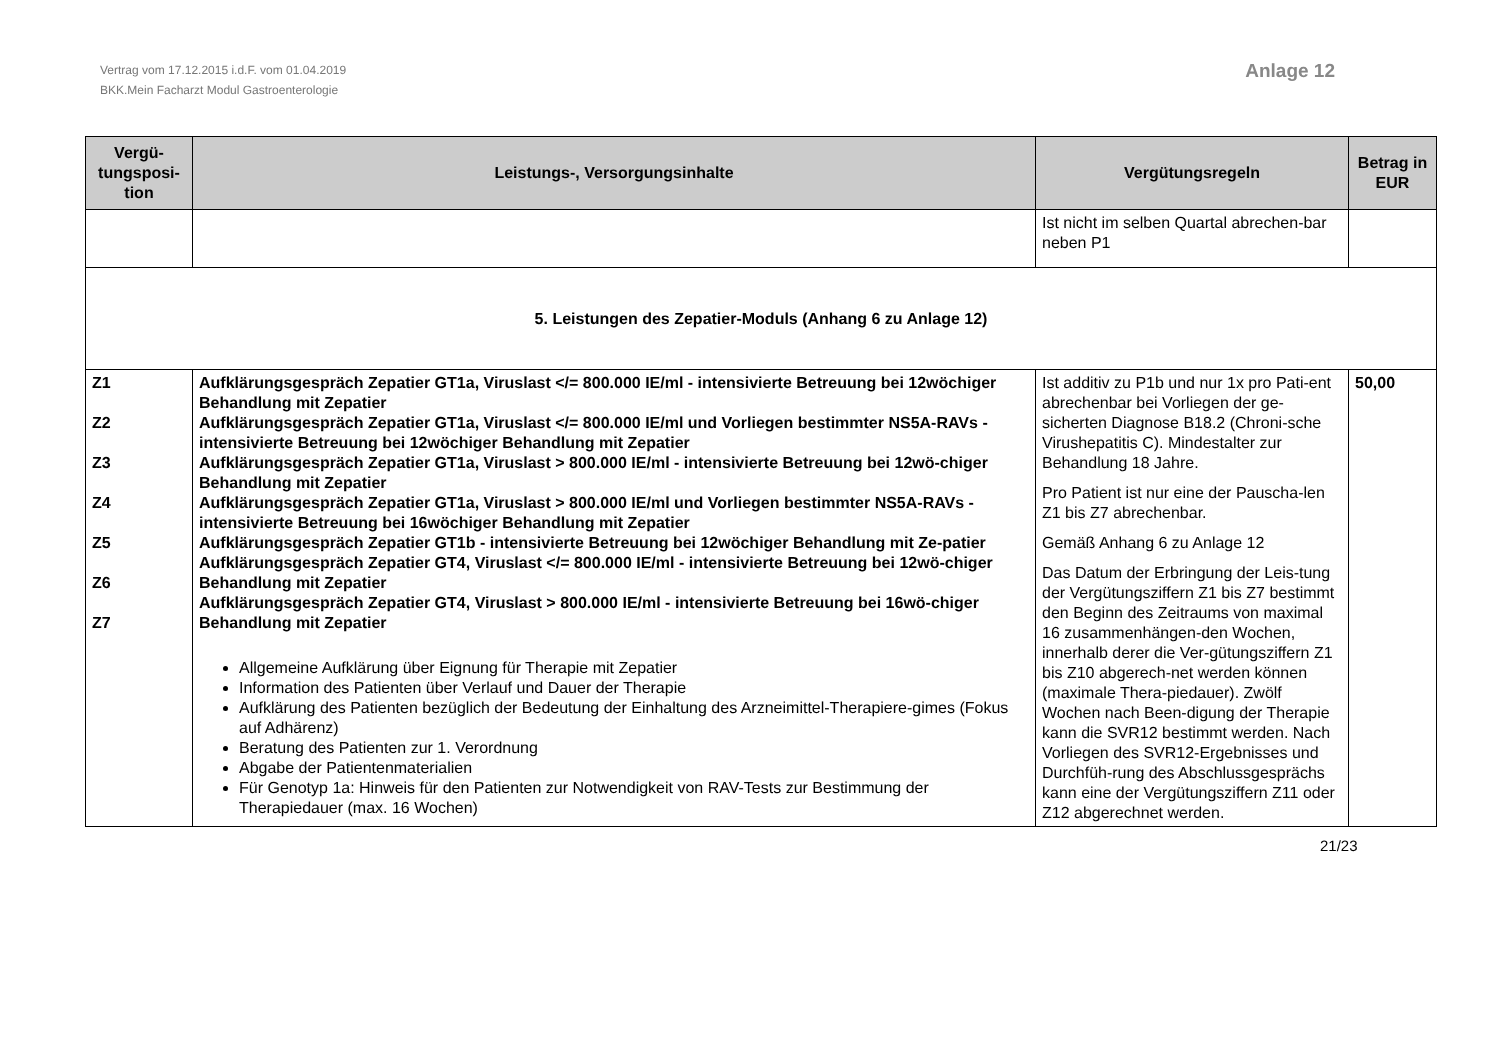Vertrag vom 17.12.2015 i.d.F. vom 01.04.2019
BKK.Mein Facharzt Modul Gastroenterologie
Anlage 12
| Vergü- tungsposi- tion | Leistungs-, Versorgungsinhalte | Vergütungsregeln | Betrag in EUR |
| --- | --- | --- | --- |
| | | Ist nicht im selben Quartal abrechen-bar neben P1 | |
| 5. Leistungen des Zepatier-Moduls (Anhang 6 zu Anlage 12) | | | |
| Z1 Z2 Z3 Z4 Z5 Z6 Z7 | Aufklärungsgespräch Zepatier GT1a, Viruslast </= 800.000 IE/ml - intensivierte Betreuung bei 12wöchiger Behandlung mit Zepatier Aufklärungsgespräch Zepatier GT1a, Viruslast </= 800.000 IE/ml und Vorliegen bestimmter NS5A-RAVs - intensivierte Betreuung bei 12wöchiger Behandlung mit Zepatier Aufklärungsgespräch Zepatier GT1a, Viruslast > 800.000 IE/ml - intensivierte Betreuung bei 12wö-chiger Behandlung mit Zepatier Aufklärungsgespräch Zepatier GT1a, Viruslast > 800.000 IE/ml und Vorliegen bestimmter NS5A-RAVs - intensivierte Betreuung bei 16wöchiger Behandlung mit Zepatier Aufklärungsgespräch Zepatier GT1b - intensivierte Betreuung bei 12wöchiger Behandlung mit Ze-patier Aufklärungsgespräch Zepatier GT4, Viruslast </= 800.000 IE/ml - intensivierte Betreuung bei 12wö-chiger Behandlung mit Zepatier Aufklärungsgespräch Zepatier GT4, Viruslast > 800.000 IE/ml - intensivierte Betreuung bei 16wö-chiger Behandlung mit Zepatier Allgemeine Aufklärung über Eignung für Therapie mit Zepatier Information des Patienten über Verlauf und Dauer der Therapie Aufklärung des Patienten bezüglich der Bedeutung der Einhaltung des Arzneimittel-Therapiere-gimes (Fokus auf Adhärenz) Beratung des Patienten zur 1. Verordnung Abgabe der Patientenmaterialien Für Genotyp 1a: Hinweis für den Patienten zur Notwendigkeit von RAV-Tests zur Bestimmung der Therapiedauer (max. 16 Wochen) | Ist additiv zu P1b und nur 1x pro Pati-ent abrechenbar bei Vorliegen der ge-sicherten Diagnose B18.2 (Chroni-sche Virushepatitis C). Mindestalter zur Behandlung 18 Jahre. Pro Patient ist nur eine der Pauscha-len Z1 bis Z7 abrechenbar. Gemäß Anhang 6 zu Anlage 12 Das Datum der Erbringung der Leis-tung der Vergütungsziffern Z1 bis Z7 bestimmt den Beginn des Zeitraums von maximal 16 zusammenhängen-den Wochen, innerhalb derer die Ver-gütungsziffern Z1 bis Z10 abgerech-net werden können (maximale Thera-piedauer). Zwölf Wochen nach Been-digung der Therapie kann die SVR12 bestimmt werden. Nach Vorliegen des SVR12-Ergebnisses und Durchfüh-rung des Abschlussgesprächs kann eine der Vergütungsziffern Z11 oder Z12 abgerechnet werden. | 50,00 |
21/23